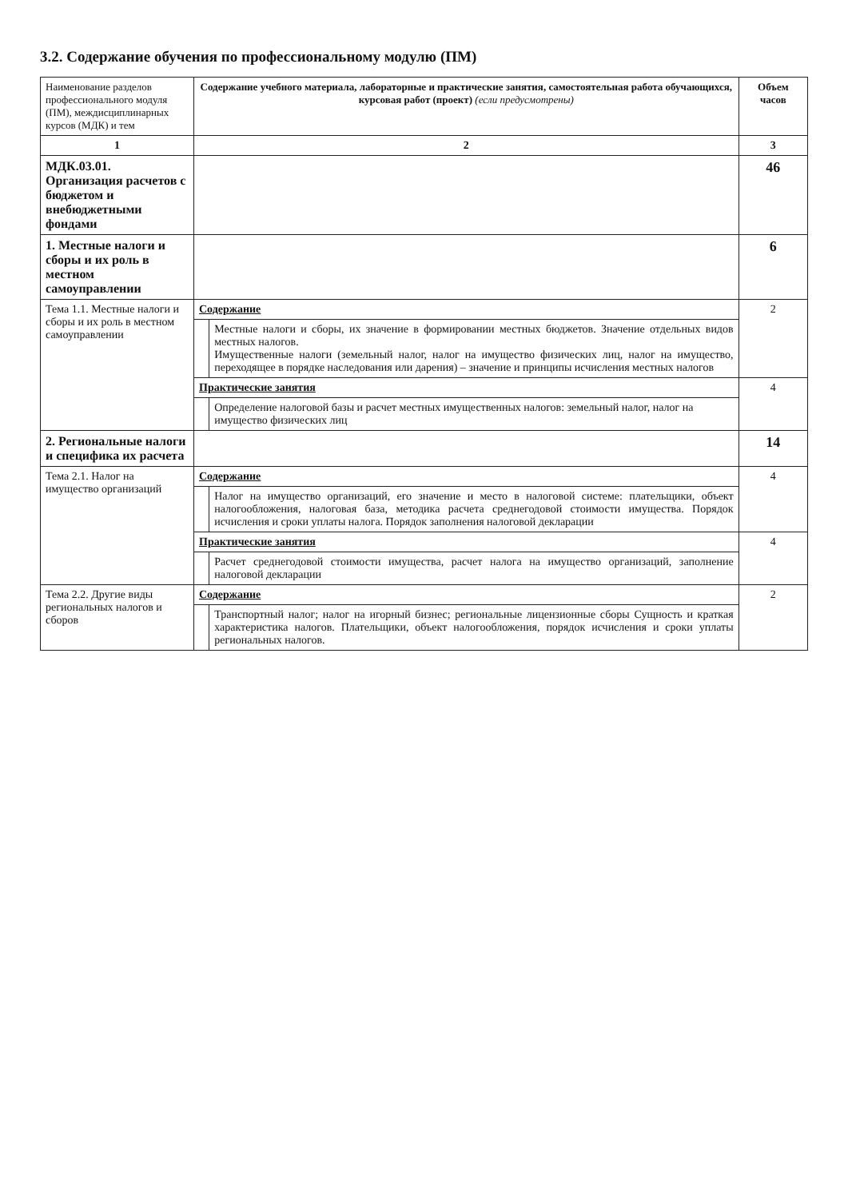3.2. Содержание обучения по профессиональному модулю (ПМ)
| Наименование разделов профессионального модуля (ПМ), междисциплинарных курсов (МДК) и тем | Содержание учебного материала, лабораторные и практические занятия, самостоятельная работа обучающихся, курсовая работ (проект) (если предусмотрены) | | Объем часов |
| --- | --- | --- | --- |
| 1 | 2 | | 3 |
| МДК.03.01. Организация расчетов с бюджетом и внебюджетными фондами | | | 46 |
| 1. Местные налоги и сборы и их роль в местном самоуправлении | | | 6 |
| Тема 1.1. Местные налоги и сборы и их роль в местном самоуправлении | Содержание | | 2 |
| | | Местные налоги и сборы, их значение в формировании местных бюджетов. Значение отдельных видов местных налогов. Имущественные налоги (земельный налог, налог на имущество физических лиц, налог на имущество, переходящее в порядке наследования или дарения) – значение и принципы исчисления местных налогов | |
| | Практические занятия | | 4 |
| | | Определение налоговой базы и расчет местных имущественных налогов: земельный налог, налог на имущество физических лиц | |
| 2. Региональные налоги и специфика их расчета | | | 14 |
| Тема 2.1. Налог на имущество организаций | Содержание | | 4 |
| | | Налог на имущество организаций, его значение и место в налоговой системе: плательщики, объект налогообложения, налоговая база, методика расчета среднегодовой стоимости имущества. Порядок исчисления и сроки уплаты налога. Порядок заполнения налоговой декларации | |
| | Практические занятия | | 4 |
| | | Расчет среднегодовой стоимости имущества, расчет налога на имущество организаций, заполнение налоговой декларации | |
| Тема 2.2. Другие виды региональных налогов и сборов | Содержание | | 2 |
| | | Транспортный налог; налог на игорный бизнес; региональные лицензионные сборы Сущность и краткая характеристика налогов. Плательщики, объект налогообложения, порядок исчисления и сроки уплаты региональных налогов. | |